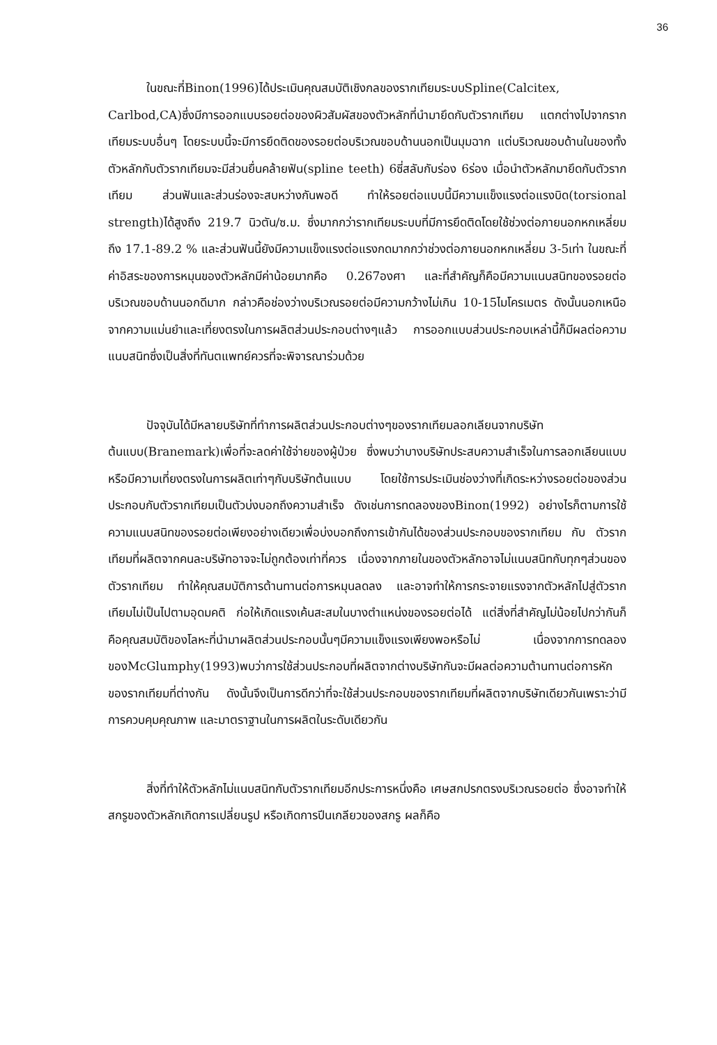36
ในขณะที่Binon(1996)ได้ประเมินคุณสมบัติเชิงกลของรากเทียมระบบSpline(Calcitex, Carlbod,CA)ซึ่งมีการออกแบบรอยต่อของผิวสัมผัสของตัวหลักที่นำมายึดกับตัวรากเทียม แตกต่างไปจากรากเทียมระบบอื่นๆ โดยระบบนี้จะมีการยึดติดของรอยต่อบริเวณขอบด้านนอกเป็นมุมฉาก แต่บริเวณขอบด้านในของทั้งตัวหลักกับตัวรากเทียมจะมีส่วนยื่นคล้ายฟัน(spline teeth) 6ซี่สลับกับร่อง 6ร่อง เมื่อนำตัวหลักมายึดกับตัวรากเทียม ส่วนฟันและส่วนร่องจะสบหว่างกันพอดี ทำให้รอยต่อแบบนี้มีความแข็งแรงต่อแรงบิด(torsional strength)ได้สูงถึง 219.7 นิวตัน/ซ.ม. ซึ่งมากกว่ารากเทียมระบบที่มีการยึดติดโดยใช้ช่วงต่อภายนอกหกเหลี่ยมถึง 17.1-89.2 % และส่วนฟันนี้ยังมีความแข็งแรงต่อแรงกดมากกว่าช่วงต่อภายนอกหกเหลี่ยม 3-5เท่า ในขณะที่ค่าอิสระของการหมุนของตัวหลักมีค่าน้อยมากคือ 0.267องศา และที่สำคัญก็คือมีความแนบสนิทของรอยต่อบริเวณขอบด้านนอกดีมาก กล่าวคือช่องว่างบริเวณรอยต่อมีความกว้างไม่เกิน 10-15ไมโครเมตร ดังนั้นนอกเหนือจากความแม่นยำและเที่ยงตรงในการผลิตส่วนประกอบต่างๆแล้ว การออกแบบส่วนประกอบเหล่านี้ก็มีผลต่อความแนบสนิทซึ่งเป็นสิ่งที่ทันตแพทย์ควรที่จะพิจารณาร่วมด้วย
ปัจจุบันได้มีหลายบริษัทที่ทำการผลิตส่วนประกอบต่างๆของรากเทียมลอกเลียนจากบริษัทต้นแบบ(Branemark)เพื่อที่จะลดค่าใช้จ่ายของผู้ป่วย ซึ่งพบว่าบางบริษัทประสบความสำเร็จในการลอกเลียนแบบหรือมีความเที่ยงตรงในการผลิตเท่าๆกับบริษัทต้นแบบ โดยใช้การประเมินช่องว่างที่เกิดระหว่างรอยต่อของส่วนประกอบกับตัวรากเทียมเป็นตัวบ่งบอกถึงความสำเร็จ ดังเช่นการทดลองของBinon(1992) อย่างไรก็ตามการใช้ความแนบสนิทของรอยต่อเพียงอย่างเดียวเพื่อบ่งบอกถึงการเข้ากันได้ของส่วนประกอบของรากเทียม กับ ตัวรากเทียมที่ผลิตจากคนละบริษัทอาจจะไม่ถูกต้องเท่าที่ควร เนื่องจากภายในของตัวหลักอาจไม่แนบสนิทกับทุกๆส่วนของตัวรากเทียม ทำให้คุณสมบัติการต้านทานต่อการหมุนลดลง และอาจทำให้การกระจายแรงจากตัวหลักไปสู่ตัวรากเทียมไม่เป็นไปตามอุดมคติ ก่อให้เกิดแรงเค้นสะสมในบางตำแหน่งของรอยต่อได้ แต่สิ่งที่สำคัญไม่น้อยไปกว่ากันก็คือคุณสมบัติของโลหะที่นำมาผลิตส่วนประกอบนั้นๆมีความแข็งแรงเพียงพอหรือไม่ เนื่องจากการทดลองของMcGlumphy(1993)พบว่าการใช้ส่วนประกอบที่ผลิตจากต่างบริษัทกันจะมีผลต่อความต้านทานต่อการหักของรากเทียมที่ต่างกัน ดังนั้นจึงเป็นการดีกว่าที่จะใช้ส่วนประกอบของรากเทียมที่ผลิตจากบริษัทเดียวกันเพราะว่ามีการควบคุมคุณภาพ และมาตราฐานในการผลิตในระดับเดียวกัน
สิ่งที่ทำให้ตัวหลักไม่แนบสนิทกับตัวรากเทียมอีกประการหนึ่งคือ เศษสกปรกตรงบริเวณรอยต่อ ซึ่งอาจทำให้สกรูของตัวหลักเกิดการเปลี่ยนรูป หรือเกิดการปีนเกลียวของสกรู ผลก็คือ